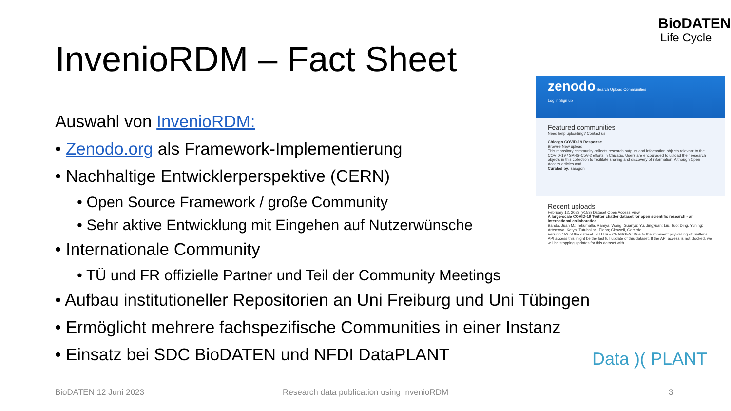BioDATEN
Life Cycle
InvenioRDM – Fact Sheet
Auswahl von InvenioRDM:
• Zenodo.org als Framework-Implementierung
• Nachhaltige Entwicklerperspektive (CERN)
• Open Source Framework / große Community
• Sehr aktive Entwicklung mit Eingehen auf Nutzerwünsche
• Internationale Community
• TÜ und FR offizielle Partner und Teil der Community Meetings
• Aufbau institutioneller Repositorien an Uni Freiburg und Uni Tübingen
• Ermöglicht mehrere fachspezifische Communities in einer Instanz
• Einsatz bei SDC BioDATEN und NFDI DataPLANT
zenodo Search Upload Communities
Log in Sign up
Featured communities
Need help uploading? Contact us
Chicago COVID-19 Response
Browse New upload
This repository community collects research outputs and information objects relevant to the COVID-19 / SARS-CoV-2 efforts in Chicago. Users are encouraged to upload their research objects in this collection to facilitate sharing and discovery of information. Although Open Access articles and...
Curated by: saragon
Recent uploads
February 12, 2023 (v153) Dataset Open Access View
A large-scale COVID-19 Twitter chatter dataset for open scientific research - an international collaboration
Banda, Juan M.; Tekumalla, Ramya; Wang, Guanyu; Yu, Jingyuan; Liu, Tuo; Ding, Yuning; Artemova, Katya; Tutubalina, Elena; Chowell, Gerardo
Version 153 of the dataset. FUTURE CHANGES: Due to the imminent paywalling of Twitter's API access this might be the last full update of this dataset. If the API access is not blocked, we will be stopping updates for this dataset with
Data )( PLANT
BioDATEN 12 Juni 2023
Research data publication using InvenioRDM
3